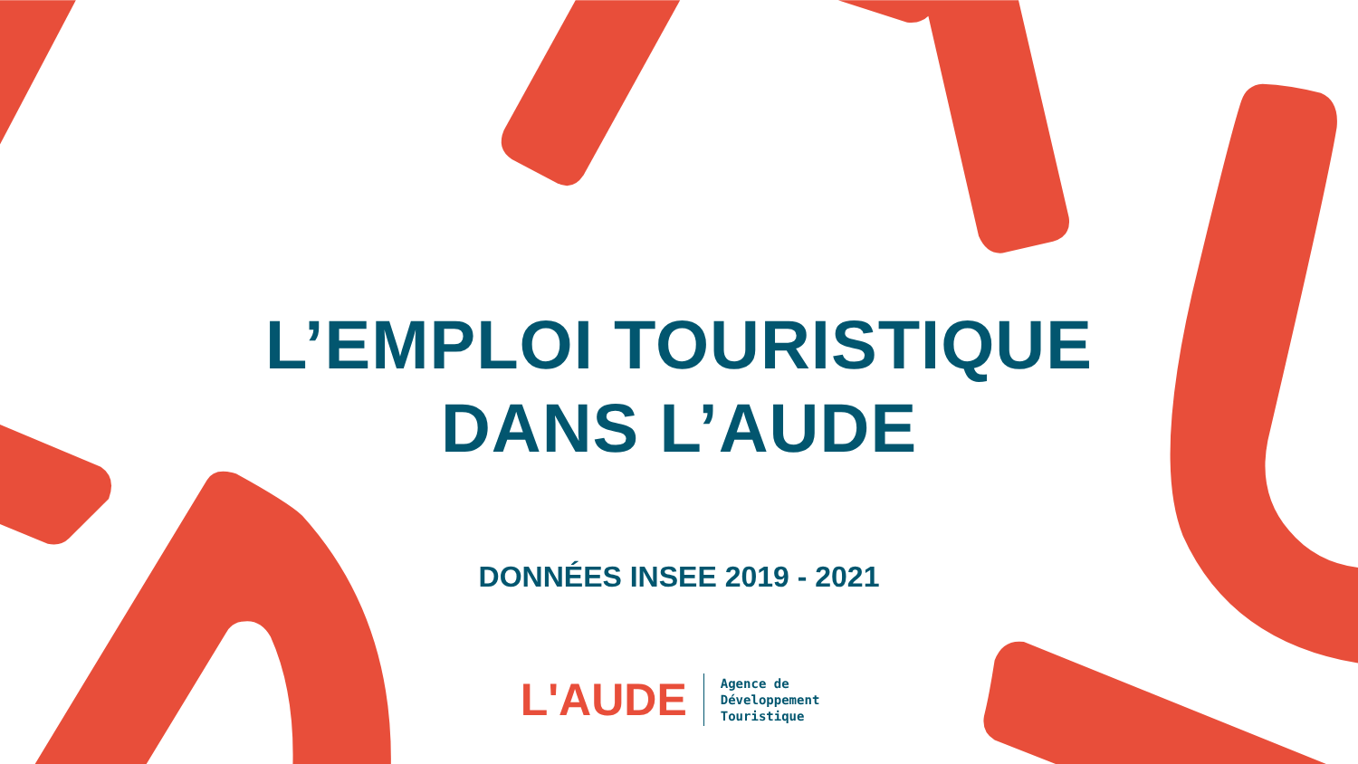L’EMPLOI TOURISTIQUE
DANS L’AUDE
DONNÉES INSEE 2019 - 2021
L'AUDE
Agence de
Développement
Touristique